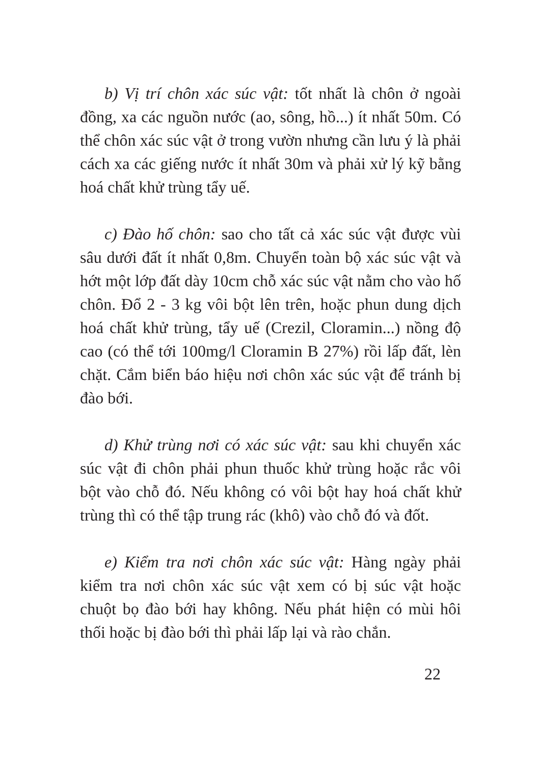b) Vị trí chôn xác súc vật: tốt nhất là chôn ở ngoài đồng, xa các nguồn nước (ao, sông, hồ...) ít nhất 50m. Có thể chôn xác súc vật ở trong vườn nhưng cần lưu ý là phải cách xa các giếng nước ít nhất 30m và phải xử lý kỹ bằng hoá chất khử trùng tẩy uế.
c) Đào hố chôn: sao cho tất cả xác súc vật được vùi sâu dưới đất ít nhất 0,8m. Chuyển toàn bộ xác súc vật và hớt một lớp đất dày 10cm chỗ xác súc vật nằm cho vào hố chôn. Đổ 2 - 3 kg vôi bột lên trên, hoặc phun dung dịch hoá chất khử trùng, tẩy uế (Crezil, Cloramin...) nồng độ cao (có thể tới 100mg/l Cloramin B 27%) rồi lấp đất, lèn chặt. Cắm biển báo hiệu nơi chôn xác súc vật để tránh bị đào bới.
d) Khử trùng nơi có xác súc vật: sau khi chuyển xác súc vật đi chôn phải phun thuốc khử trùng hoặc rắc vôi bột vào chỗ đó. Nếu không có vôi bột hay hoá chất khử trùng thì có thể tập trung rác (khô) vào chỗ đó và đốt.
e) Kiểm tra nơi chôn xác súc vật: Hàng ngày phải kiểm tra nơi chôn xác súc vật xem có bị súc vật hoặc chuột bọ đào bới hay không. Nếu phát hiện có mùi hôi thối hoặc bị đào bới thì phải lấp lại và rào chắn.
22